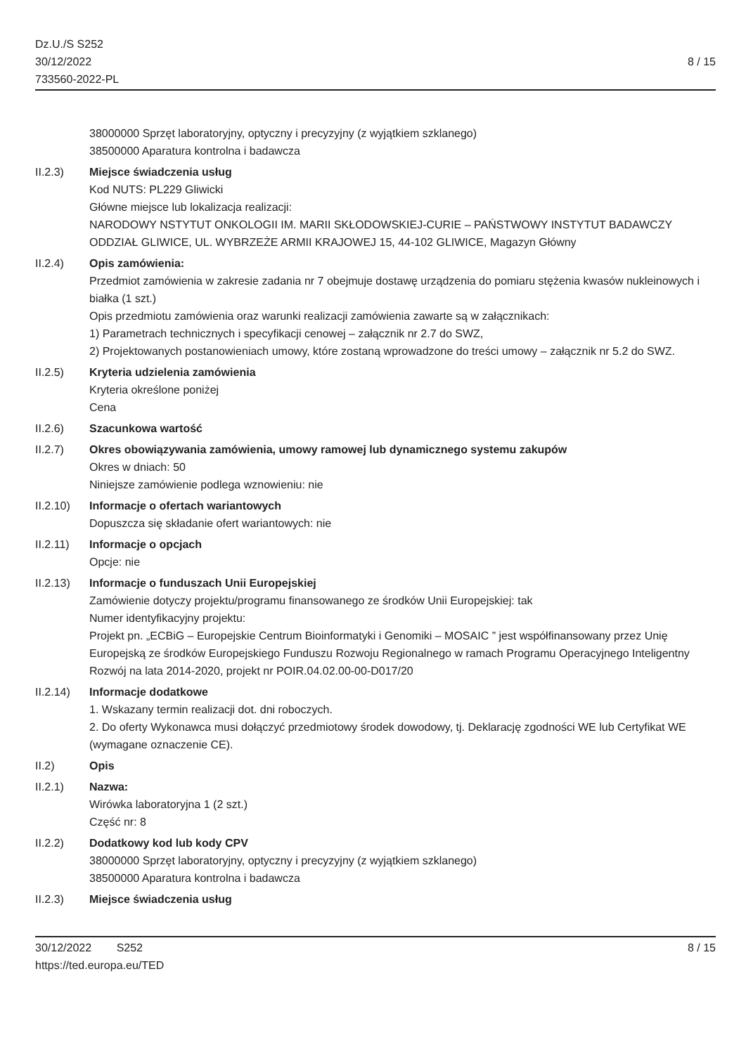Dz.U./S S252
30/12/2022
733560-2022-PL
8 / 15
38000000 Sprzęt laboratoryjny, optyczny i precyzyjny (z wyjątkiem szklanego)
38500000 Aparatura kontrolna i badawcza
II.2.3) Miejsce świadczenia usług
Kod NUTS: PL229 Gliwicki
Główne miejsce lub lokalizacja realizacji:
NARODOWY NSTYTUT ONKOLOGII IM. MARII SKŁODOWSKIEJ-CURIE – PAŃSTWOWY INSTYTUT BADAWCZY
ODDZIAŁ GLIWICE, UL. WYBRZEŻE ARMII KRAJOWEJ 15, 44-102 GLIWICE, Magazyn Główny
II.2.4) Opis zamówienia:
Przedmiot zamówienia w zakresie zadania nr 7 obejmuje dostawę urządzenia do pomiaru stężenia kwasów nukleinowych i białka (1 szt.)
Opis przedmiotu zamówienia oraz warunki realizacji zamówienia zawarte są w załącznikach:
1) Parametrach technicznych i specyfikacji cenowej – załącznik nr 2.7 do SWZ,
2) Projektowanych postanowieniach umowy, które zostaną wprowadzone do treści umowy – załącznik nr 5.2 do SWZ.
II.2.5) Kryteria udzielenia zamówienia
Kryteria określone poniżej
Cena
II.2.6) Szacunkowa wartość
II.2.7) Okres obowiązywania zamówienia, umowy ramowej lub dynamicznego systemu zakupów
Okres w dniach: 50
Niniejsze zamówienie podlega wznowieniu: nie
II.2.10) Informacje o ofertach wariantowych
Dopuszcza się składanie ofert wariantowych: nie
II.2.11) Informacje o opcjach
Opcje: nie
II.2.13) Informacje o funduszach Unii Europejskiej
Zamówienie dotyczy projektu/programu finansowanego ze środków Unii Europejskiej: tak
Numer identyfikacyjny projektu:
Projekt pn. „ECBiG – Europejskie Centrum Bioinformatyki i Genomiki – MOSAIC ” jest współfinansowany przez Unię Europejską ze środków Europejskiego Funduszu Rozwoju Regionalnego w ramach Programu Operacyjnego Inteligentny Rozwój na lata 2014-2020, projekt nr POIR.04.02.00-00-D017/20
II.2.14) Informacje dodatkowe
1. Wskazany termin realizacji dot. dni roboczych.
2. Do oferty Wykonawca musi dołączyć przedmiotowy środek dowodowy, tj. Deklarację zgodności WE lub Certyfikat WE (wymagane oznaczenie CE).
II.2) Opis
II.2.1) Nazwa:
Wirówka laboratoryjna 1 (2 szt.)
Część nr: 8
II.2.2) Dodatkowy kod lub kody CPV
38000000 Sprzęt laboratoryjny, optyczny i precyzyjny (z wyjątkiem szklanego)
38500000 Aparatura kontrolna i badawcza
II.2.3) Miejsce świadczenia usług
30/12/2022 S252
https://ted.europa.eu/TED
8 / 15